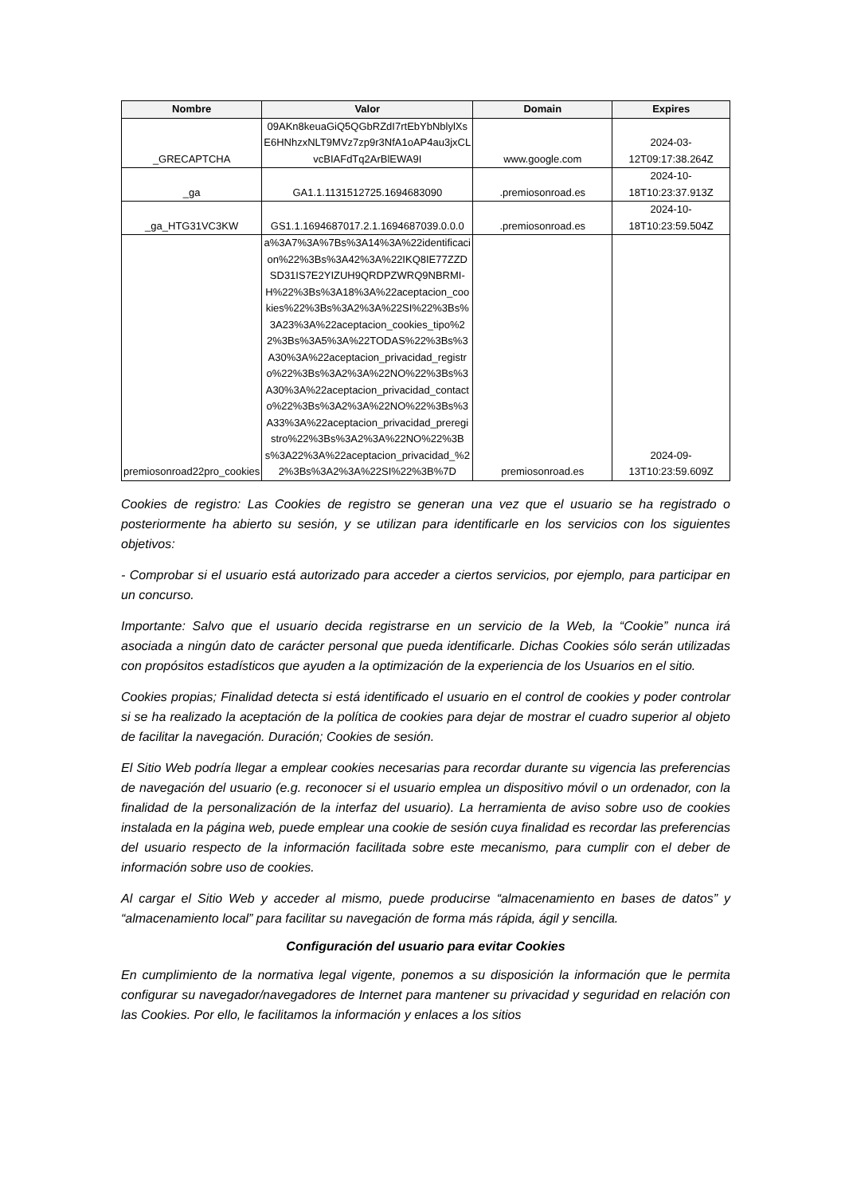| Nombre | Valor | Domain | Expires |
| --- | --- | --- | --- |
| _GRECAPTCHA | 09AKn8keuaGiQ5QGbRZdI7rtEbYbNblylXsE6HNhzxNLT9MVz7zp9r3NfA1oAP4au3jxCLvcBIAFdTq2ArBlEWA9I | www.google.com | 2024-03-12T09:17:38.264Z |
| _ga | GA1.1.1131512725.1694683090 | .premiosonroad.es | 2024-10-18T10:23:37.913Z |
| _ga_HTG31VC3KW | GS1.1.1694687017.2.1.1694687039.0.0.0 | .premiosonroad.es | 2024-10-18T10:23:59.504Z |
| premiosonroad22pro_cookies | a%3A7%3A%7Bs%3A14%3A%22identificacion%22%3Bs%3A42%3A%22IKQ8IE77ZZDSD31IS7E2YIZUH9QRDPZWRQ9NBRMI-H%22%3Bs%3A18%3A%22aceptacion_cookies%22%3Bs%3A2%3A%22SI%22%3Bs%3A23%3A%22aceptacion_cookies_tipo%22%3Bs%3A5%3A%22TODAS%22%3Bs%3A30%3A%22aceptacion_privacidad_registro%22%3Bs%3A2%3A%22NO%22%3Bs%3A30%3A%22aceptacion_privacidad_contacto%22%3Bs%3A2%3A%22NO%22%3Bs%3A33%3A%22aceptacion_privacidad_preregistro%22%3Bs%3A2%3A%22NO%22%3Bs%3A22%3A%22aceptacion_privacidad_%22%3Bs%3A2%3A%22SI%22%3B%7D | premiosonroad.es | 2024-09-13T10:23:59.609Z |
Cookies de registro: Las Cookies de registro se generan una vez que el usuario se ha registrado o posteriormente ha abierto su sesión, y se utilizan para identificarle en los servicios con los siguientes objetivos:
- Comprobar si el usuario está autorizado para acceder a ciertos servicios, por ejemplo, para participar en un concurso.
Importante: Salvo que el usuario decida registrarse en un servicio de la Web, la “Cookie” nunca irá asociada a ningún dato de carácter personal que pueda identificarle. Dichas Cookies sólo serán utilizadas con propósitos estadísticos que ayuden a la optimización de la experiencia de los Usuarios en el sitio.
Cookies propias; Finalidad detecta si está identificado el usuario en el control de cookies y poder controlar si se ha realizado la aceptación de la política de cookies para dejar de mostrar el cuadro superior al objeto de facilitar la navegación. Duración; Cookies de sesión.
El Sitio Web podría llegar a emplear cookies necesarias para recordar durante su vigencia las preferencias de navegación del usuario (e.g. reconocer si el usuario emplea un dispositivo móvil o un ordenador, con la finalidad de la personalización de la interfaz del usuario). La herramienta de aviso sobre uso de cookies instalada en la página web, puede emplear una cookie de sesión cuya finalidad es recordar las preferencias del usuario respecto de la información facilitada sobre este mecanismo, para cumplir con el deber de información sobre uso de cookies.
Al cargar el Sitio Web y acceder al mismo, puede producirse “almacenamiento en bases de datos” y “almacenamiento local” para facilitar su navegación de forma más rápida, ágil y sencilla.
Configuración del usuario para evitar Cookies
En cumplimiento de la normativa legal vigente, ponemos a su disposición la información que le permita configurar su navegador/navegadores de Internet para mantener su privacidad y seguridad en relación con las Cookies. Por ello, le facilitamos la información y enlaces a los sitios